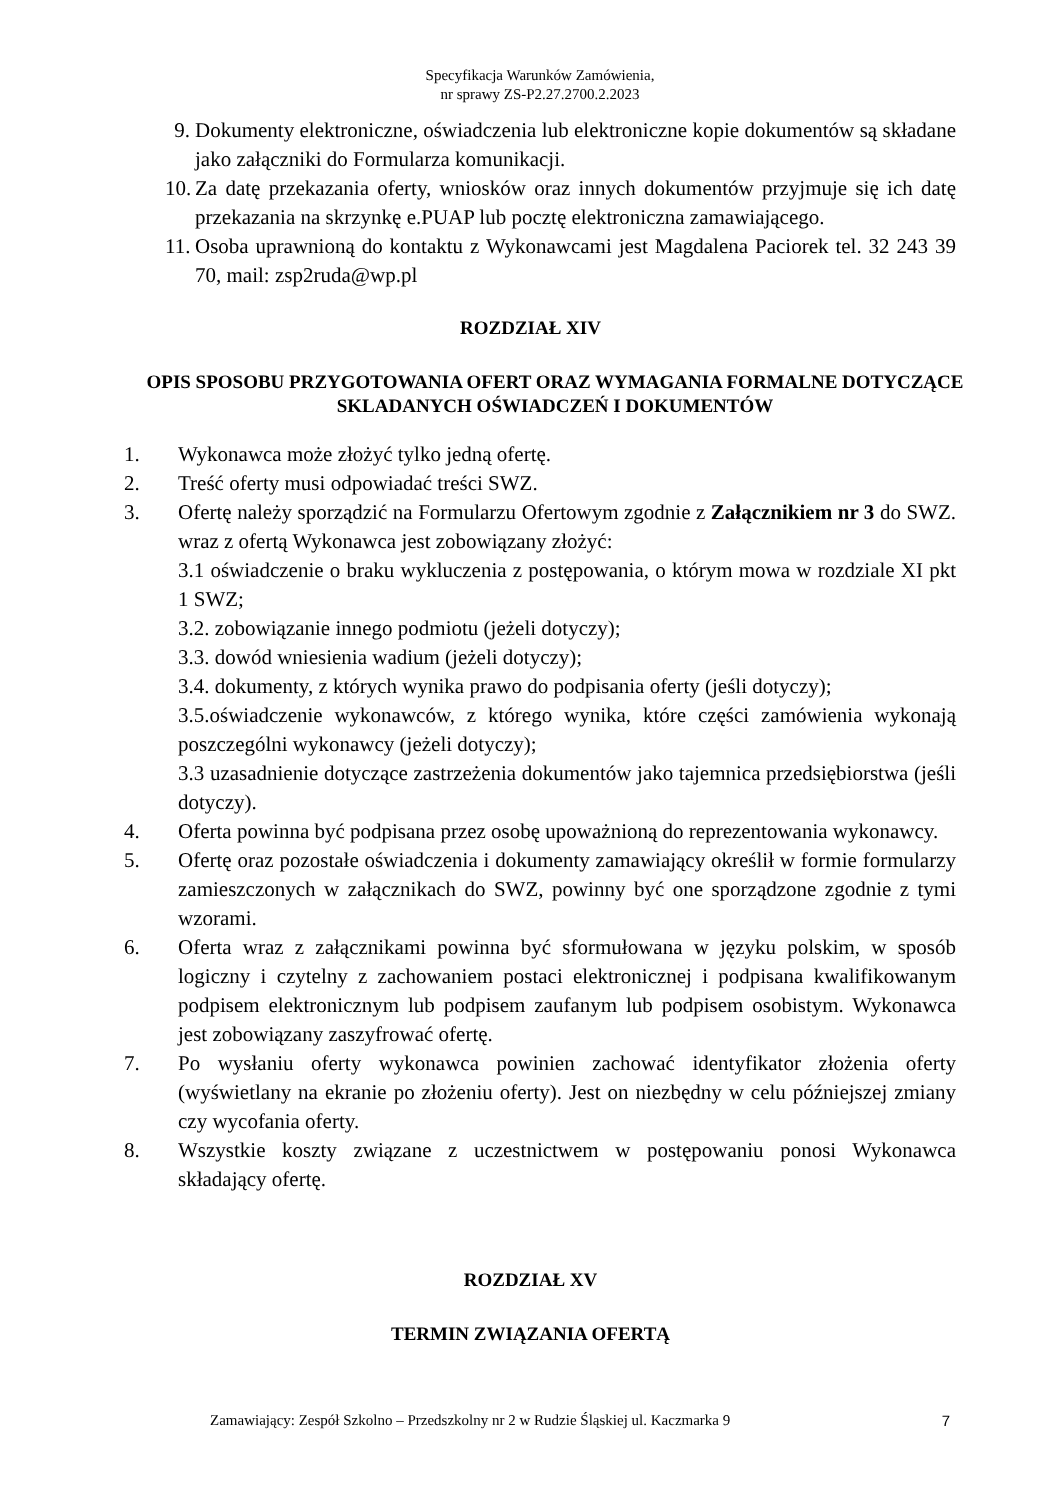Specyfikacja Warunków Zamówienia,
nr sprawy ZS-P2.27.2700.2.2023
9. Dokumenty elektroniczne, oświadczenia lub elektroniczne kopie dokumentów są składane jako załączniki do Formularza komunikacji.
10. Za datę przekazania oferty, wniosków oraz innych dokumentów przyjmuje się ich datę przekazania na skrzynkę e.PUAP lub pocztę elektroniczna zamawiającego.
11. Osoba uprawnioną do kontaktu z Wykonawcami jest Magdalena Paciorek tel. 32 243 39 70, mail: zsp2ruda@wp.pl
ROZDZIAŁ XIV
OPIS SPOSOBU PRZYGOTOWANIA OFERT ORAZ WYMAGANIA FORMALNE DOTYCZĄCE SKLADANYCH OŚWIADCZEŃ I DOKUMENTÓW
1. Wykonawca może złożyć tylko jedną ofertę.
2. Treść oferty musi odpowiadać treści SWZ.
3. Ofertę należy sporządzić na Formularzu Ofertowym zgodnie z Załącznikiem nr 3 do SWZ. wraz z ofertą Wykonawca jest zobowiązany złożyć:
3.1 oświadczenie o braku wykluczenia z postępowania, o którym mowa w rozdziale XI pkt 1 SWZ;
3.2. zobowiązanie innego podmiotu (jeżeli dotyczy);
3.3. dowód wniesienia wadium (jeżeli dotyczy);
3.4. dokumenty, z których wynika prawo do podpisania oferty (jeśli dotyczy);
3.5.oświadczenie wykonawców, z którego wynika, które części zamówienia wykonają poszczególni wykonawcy (jeżeli dotyczy);
3.3 uzasadnienie dotyczące zastrzeżenia dokumentów jako tajemnica przedsiębiorstwa (jeśli dotyczy).
4. Oferta powinna być podpisana przez osobę upoważnioną do reprezentowania wykonawcy.
5. Ofertę oraz pozostałe oświadczenia i dokumenty zamawiający określił w formie formularzy zamieszczonych w załącznikach do SWZ, powinny być one sporządzone zgodnie z tymi wzorami.
6. Oferta wraz z załącznikami powinna być sformułowana w języku polskim, w sposób logiczny i czytelny z zachowaniem postaci elektronicznej i podpisana kwalifikowanym podpisem elektronicznym lub podpisem zaufanym lub podpisem osobistym. Wykonawca jest zobowiązany zaszyfrować ofertę.
7. Po wysłaniu oferty wykonawca powinien zachować identyfikator złożenia oferty (wyświetlany na ekranie po złożeniu oferty). Jest on niezbędny w celu późniejszej zmiany czy wycofania oferty.
8. Wszystkie koszty związane z uczestnictwem w postępowaniu ponosi Wykonawca składający ofertę.
ROZDZIAŁ XV
TERMIN ZWIĄZANIA OFERTĄ
Zamawiający: Zespół Szkolno – Przedszkolny nr 2 w Rudzie Śląskiej ul. Kaczmarka 9 7